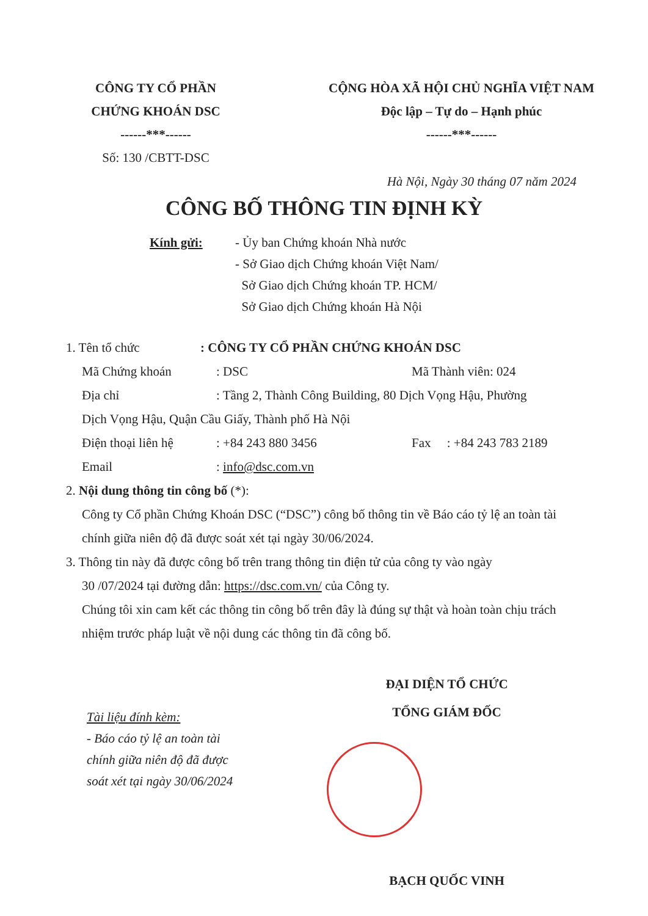CÔNG TY CỔ PHẦN
CHỨNG KHOÁN DSC
------***------
Số: 130 /CBTT-DSC
CỘNG HÒA XÃ HỘI CHỦ NGHĨA VIỆT NAM
Độc lập – Tự do – Hạnh phúc
------***------
Hà Nội, Ngày 30 tháng 07 năm 2024
CÔNG BỐ THÔNG TIN ĐỊNH KỲ
Kính gửi: - Ủy ban Chứng khoán Nhà nước
- Sở Giao dịch Chứng khoán Việt Nam/
Sở Giao dịch Chứng khoán TP. HCM/
Sở Giao dịch Chứng khoán Hà Nội
1. Tên tổ chức : CÔNG TY CỔ PHẦN CHỨNG KHOÁN DSC
Mã Chứng khoán : DSC Mã Thành viên: 024
Địa chỉ : Tầng 2, Thành Công Building, 80 Dịch Vọng Hậu, Phường
Dịch Vọng Hậu, Quận Cầu Giấy, Thành phố Hà Nội
Điện thoại liên hệ
: +84 243 880 3456 Fax : +84 243 783 2189
Email : info@dsc.com.vn
2. Nội dung thông tin công bố (*):
Công ty Cổ phần Chứng Khoán DSC (“DSC”) công bố thông tin về Báo cáo tỷ lệ an toàn tài chính giữa niên độ đã được soát xét tại ngày 30/06/2024.
3. Thông tin này đã được công bố trên trang thông tin điện tử của công ty vào ngày
30 /07/2024 tại đường dẫn: https://dsc.com.vn/ của Công ty.
Chúng tôi xin cam kết các thông tin công bố trên đây là đúng sự thật và hoàn toàn chịu trách nhiệm trước pháp luật về nội dung các thông tin đã công bố.
Tài liệu đính kèm:
- Báo cáo tỷ lệ an toàn tài chính giữa niên độ đã được soát xét tại ngày 30/06/2024
ĐẠI DIỆN TỔ CHỨC
TỔNG GIÁM ĐỐC
BẠCH QUỐC VINH